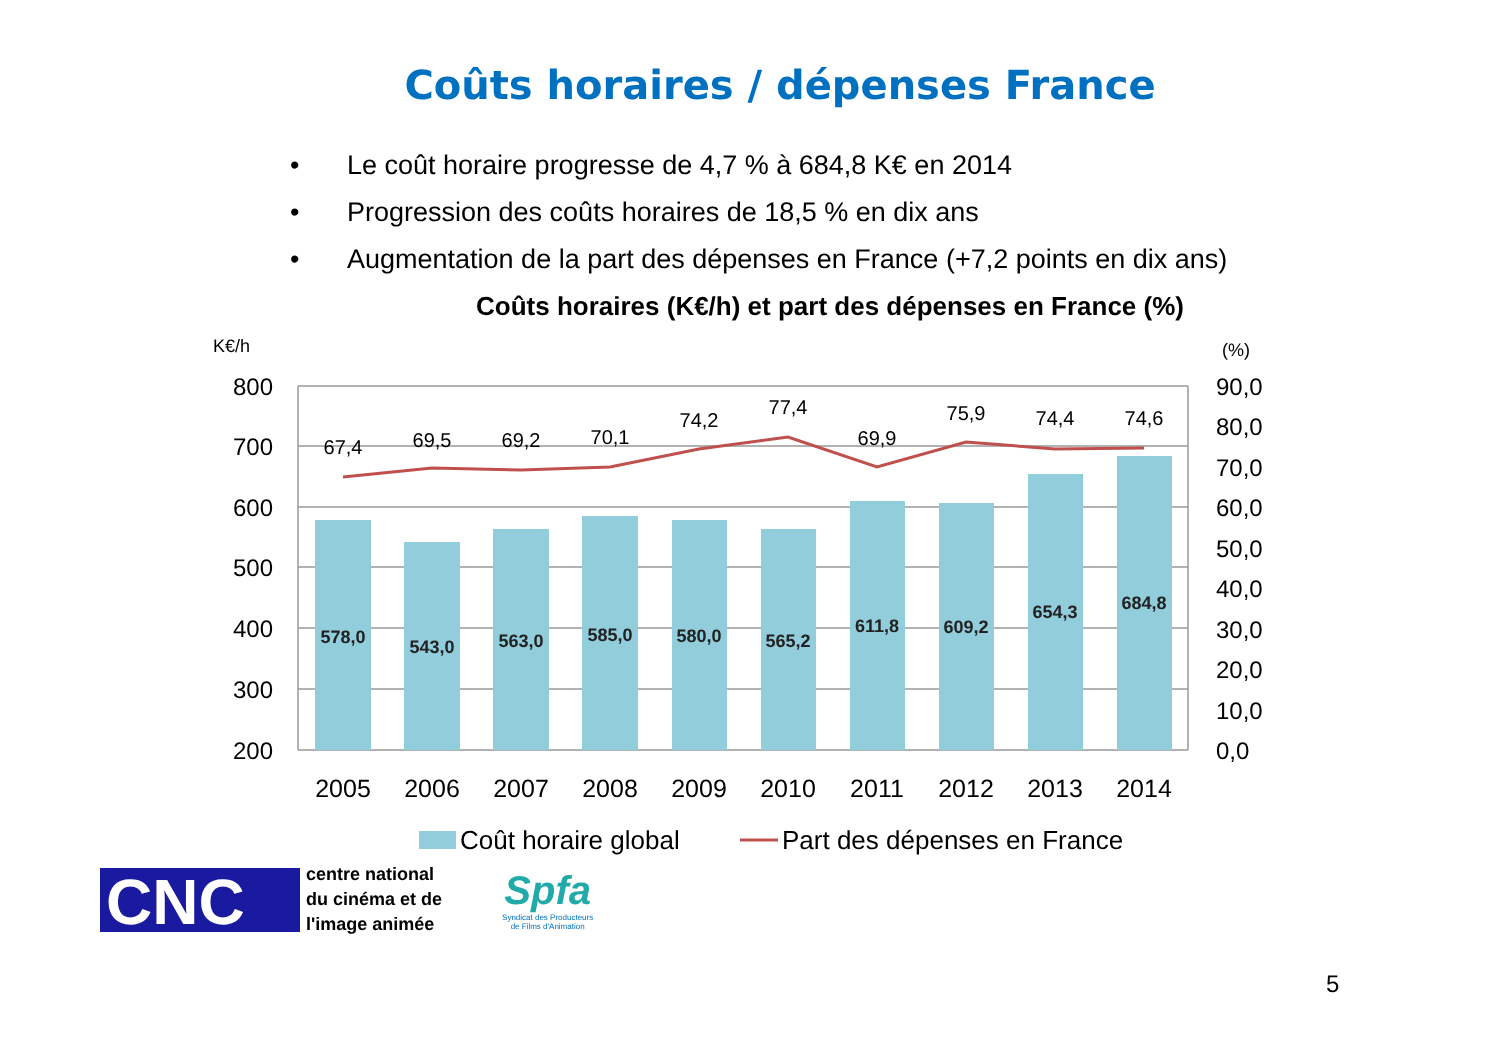Coûts horaires / dépenses France
• Le coût horaire progresse de 4,7 % à 684,8 K€ en 2014
• Progression des coûts horaires de 18,5 % en dix ans
• Augmentation de la part des dépenses en France (+7,2 points en dix ans)
Coûts horaires (K€/h) et part des dépenses en France (%)
K€/h
(%)
67,4
69,5
69,2
70,1
74,2
77,4
69,9
75,9
74,4
74,6
578,0
543,0
563,0
585,0
580,0
565,2
611,8
609,2
654,3
684,8
800
700
600
500
400
300
200
90,0
80,0
70,0
60,0
50,0
40,0
30,0
20,0
10,0
0,0
2005
2006
2007
2008
2009
2010
2011
2012
2013
2014
Coût horaire global
Part des dépenses en France
CNC
centre national
du cinéma et de
l'image animée
Spfa
Syndicat des Producteurs
de Films d'Animation
5